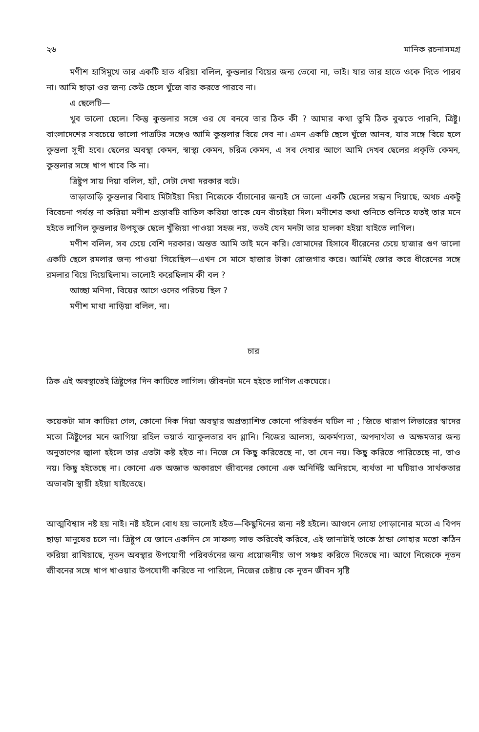২৬ মানিক রচনাসমগ্র
মণীশ হাসিমুখে তার একটি হাত ধরিয়া বলিল, কুন্তলার বিয়ের জন্য ভেবো না, ভাই। যার তার হাতে ওকে দিতে পারব না। আমি ছাড়া ওর জন্য কেউ ছেলে খুঁজে বার করতে পারবে না।
এ ছেলেটি—
খুব ভালো ছেলে। কিন্তু কুন্তলার সঙ্গে ওর যে বনবে তার ঠিক কী ? আমার কথা তুমি ঠিক বুঝতে পারনি, ত্রিষ্টু। বাংলাদেশের সবচেয়ে ভালো পাত্রটির সঙ্গেও আমি কুন্তলার বিয়ে দেব না। এমন একটি ছেলে খুঁজে আনব, যার সঙ্গে বিয়ে হলে কুন্তলা সুখী হবে। ছেলের অবস্থা কেমন, স্বাস্থ্য কেমন, চরিত্র কেমন, এ সব দেখার আগে আমি দেখব ছেলের প্রকৃতি কেমন, কুন্তলার সঙ্গে খাপ খাবে কি না।
ত্রিষ্টুপ সায় দিয়া বলিল, হ্যাঁ, সেটা দেখা দরকার বটে।
তাড়াতাড়ি কুন্তলার বিবাহ মিটাইয়া দিয়া নিজেকে বাঁচানোর জন্যই সে ভালো একটি ছেলের সন্ধান দিয়াছে, অথচ একটু বিবেচনা পর্যন্ত না করিয়া মণীশ প্রস্তাবটি বাতিল করিয়া তাকে যেন বাঁচাইয়া দিল। মণীশের কথা শুনিতে শুনিতে যতই তার মনে হইতে লাগিল কুন্তলার উপযুক্ত ছেলে খুঁজিয়া পাওয়া সহজ নয়, ততই যেন মনটা তার হালকা হইয়া যাইতে লাগিল।
মণীশ বলিল, সব চেয়ে বেশি দরকার। অন্তত আমি তাই মনে করি। তোমাদের হিসাবে ধীরেনের চেয়ে হাজার গুণ ভালো একটি ছেলে রমলার জন্য পাওয়া গিয়েছিল—এখন সে মাসে হাজার টাকা রোজগার করে। আমিই জোর করে ধীরেনের সঙ্গে রমলার বিয়ে দিয়েছিলাম। ভালোই করেছিলাম কী বল ?
আচ্ছা মণিদা, বিয়ের আগে ওদের পরিচয় ছিল ?
মণীশ মাথা নাড়িয়া বলিল, না।
চার
ঠিক এই অবস্থাতেই ত্রিষ্টুপের দিন কাটিতে লাগিল। জীবনটা মনে হইতে লাগিল একঘেয়ে।
কয়েকটা মাস কাটিয়া গেল, কোনো দিক দিয়া অবস্থার অপ্রত্যাশিত কোনো পরিবর্তন ঘটিল না ; জিভে খারাপ লিভারের স্বাদের মতো ত্রিষ্টুপের মনে জাগিয়া রহিল ভয়ার্ত ব্যাকুলতার বদ গ্লানি। নিজের আলস্য, অকর্মণ্যতা, অপদার্থতা ও অক্ষমতার জন্য অনুতাপের জ্বালা হইলে তার এতটা কষ্ট হইত না। নিজে সে কিছু করিতেছে না, তা যেন নয়। কিছু করিতে পারিতেছে না, তাও নয়। কিছু হইতেছে না। কোনো এক অজ্ঞাত অকারণে জীবনের কোনো এক অনির্দিষ্ট অনিয়মে, ব্যর্থতা না ঘটিয়াও সার্থকতার অভাবটা স্থায়ী হইয়া যাইতেছে।
আত্মবিশ্বাস নষ্ট হয় নাই। নষ্ট হইলে বোধ হয় ভালোই হইত—কিছুদিনের জন্য নষ্ট হইলে। আগুনে লোহা পোড়ানোর মতো এ বিপদ ছাড়া মানুষের চলে না। ত্রিষ্টুপ যে জানে একদিন সে সাফল্য লাভ করিবেই করিবে, এই জানাটাই তাকে ঠান্ডা লোহার মতো কঠিন করিয়া রাখিয়াছে, নূতন অবস্থার উপযোগী পরিবর্তনের জন্য প্রয়োজনীয় তাপ সঞ্চয় করিতে দিতেছে না। আগে নিজেকে নূতন জীবনের সঙ্গে খাপ খাওয়ার উপযোগী করিতে না পারিলে, নিজের চেষ্টায় কে নূতন জীবন সৃষ্টি